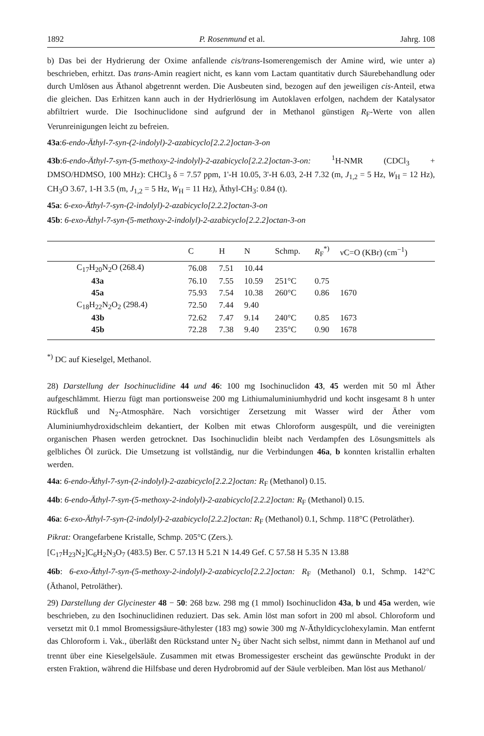1892 P. Rosenmund et al. Jahrg. 108
b) Das bei der Hydrierung der Oxime anfallende cis/trans-Isomerengemisch der Amine wird, wie unter a) beschrieben, erhitzt. Das trans-Amin reagiert nicht, es kann vom Lactam quantitativ durch Säurebehandlung oder durch Umlösen aus Äthanol abgetrennt werden. Die Ausbeuten sind, bezogen auf den jeweiligen cis-Anteil, etwa die gleichen. Das Erhitzen kann auch in der Hydrierlösung im Autoklaven erfolgen, nachdem der Katalysator abfiltriert wurde. Die Isochinuclidone sind aufgrund der in Methanol günstigen R<sub>F</sub>-Werte von allen Verunreinigungen leicht zu befreien.
43a:6-endo-Äthyl-7-syn-(2-indolyl)-2-azabicyclo[2.2.2]octan-3-on
43b:6-endo-Äthyl-7-syn-(5-methoxy-2-indolyl)-2-azabicyclo[2.2.2]octan-3-on: <sup>1</sup>H-NMR (CDCl<sub>3</sub> + DMSO/HDMSO, 100 MHz): CHCl<sub>3</sub> δ = 7.57 ppm, 1'-H 10.05, 3'-H 6.03, 2-H 7.32 (m, J<sub>1,2</sub> = 5 Hz, W<sub>H</sub> = 12 Hz), CH<sub>3</sub>O 3.67, 1-H 3.5 (m, J<sub>1,2</sub> = 5 Hz, W<sub>H</sub> = 11 Hz), Äthyl-CH<sub>3</sub>: 0.84 (t).
45a: 6-exo-Äthyl-7-syn-(2-indolyl)-2-azabicyclo[2.2.2]octan-3-on
45b: 6-exo-Äthyl-7-syn-(5-methoxy-2-indolyl)-2-azabicyclo[2.2.2]octan-3-on
| | C | H | N | Schmp. | R<sub>F</sub><sup>*)</sup> | νC=O (KBr) (cm<sup>−1</sup>) |
| --- | --- | --- | --- | --- | --- | --- |
| C<sub>17</sub>H<sub>20</sub>N<sub>2</sub>O (268.4) | 76.08 | 7.51 | 10.44 | | | |
| 43a | 76.10 | 7.55 | 10.59 | 251°C | 0.75 | |
| 45a | 75.93 | 7.54 | 10.38 | 260°C | 0.86 | 1670 |
| C<sub>18</sub>H<sub>22</sub>N<sub>2</sub>O<sub>2</sub> (298.4) | 72.50 | 7.44 | 9.40 | | | |
| 43b | 72.62 | 7.47 | 9.14 | 240°C | 0.85 | 1673 |
| 45b | 72.28 | 7.38 | 9.40 | 235°C | 0.90 | 1678 |
<sup>*)</sup> DC auf Kieselgel, Methanol.
28) Darstellung der Isochinuclidine 44 und 46: 100 mg Isochinuclidon 43, 45 werden mit 50 ml Äther aufgeschlämmt. Hierzu fügt man portionsweise 200 mg Lithiumaluminiumhydrid und kocht insgesamt 8 h unter Rückfluß und N<sub>2</sub>-Atmosphäre. Nach vorsichtiger Zersetzung mit Wasser wird der Äther vom Aluminiumhydroxidschleim dekantiert, der Kolben mit etwas Chloroform ausgespült, und die vereinigten organischen Phasen werden getrocknet. Das Isochinuclidin bleibt nach Verdampfen des Lösungsmittels als gelbliches Öl zurück. Die Umsetzung ist vollständig, nur die Verbindungen 46a, b konnten kristallin erhalten werden.
44a: 6-endo-Äthyl-7-syn-(2-indolyl)-2-azabicyclo[2.2.2]octan: R<sub>F</sub> (Methanol) 0.15.
44b: 6-endo-Äthyl-7-syn-(5-methoxy-2-indolyl)-2-azabicyclo[2.2.2]octan: R<sub>F</sub> (Methanol) 0.15.
46a: 6-exo-Äthyl-7-syn-(2-indolyl)-2-azabicyclo[2.2.2]octan: R<sub>F</sub> (Methanol) 0.1, Schmp. 118°C (Petroläther).
Pikrat: Orangefarbene Kristalle, Schmp. 205°C (Zers.).
[C<sub>17</sub>H<sub>23</sub>N<sub>2</sub>]C<sub>6</sub>H<sub>2</sub>N<sub>3</sub>O<sub>7</sub> (483.5) Ber. C 57.13 H 5.21 N 14.49 Gef. C 57.58 H 5.35 N 13.88
46b: 6-exo-Äthyl-7-syn-(5-methoxy-2-indolyl)-2-azabicyclo[2.2.2]octan: R<sub>F</sub> (Methanol) 0.1, Schmp. 142°C (Äthanol, Petroläther).
29) Darstellung der Glycinester 48 − 50: 268 bzw. 298 mg (1 mmol) Isochinuclidon 43a, b und 45a werden, wie beschrieben, zu den Isochinuclidinen reduziert. Das sek. Amin löst man sofort in 200 ml absol. Chloroform und versetzt mit 0.1 mmol Bromessigsäure-äthylester (183 mg) sowie 300 mg N-Äthyldicyclohexylamin. Man entfernt das Chloroform i. Vak., überläßt den Rückstand unter N<sub>2</sub> über Nacht sich selbst, nimmt dann in Methanol auf und trennt über eine Kieselgelsäule. Zusammen mit etwas Bromessigester erscheint das gewünschte Produkt in der ersten Fraktion, während die Hilfsbase und deren Hydrobromid auf der Säule verbleiben. Man löst aus Methanol/